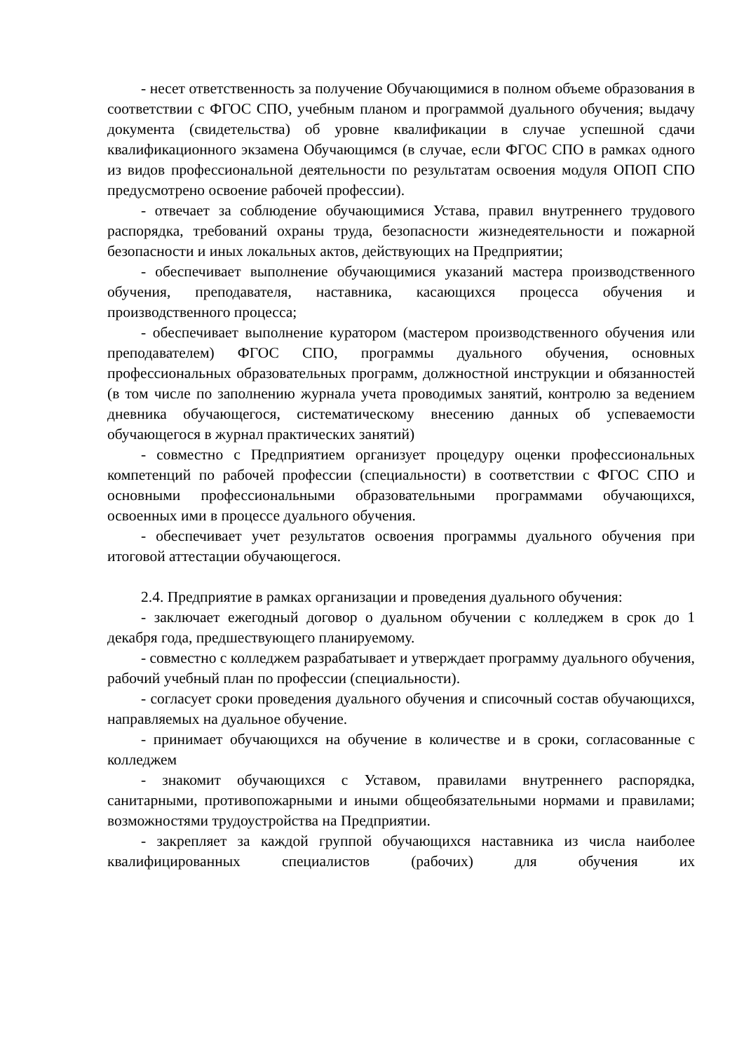- несет ответственность за получение Обучающимися в полном объеме образования в соответствии с ФГОС СПО, учебным планом и программой дуального обучения; выдачу документа (свидетельства) об уровне квалификации в случае успешной сдачи квалификационного экзамена Обучающимся (в случае, если ФГОС СПО в рамках одного из видов профессиональной деятельности по результатам освоения модуля ОПОП СПО предусмотрено освоение рабочей профессии).
- отвечает за соблюдение обучающимися Устава, правил внутреннего трудового распорядка, требований охраны труда, безопасности жизнедеятельности и пожарной безопасности и иных локальных актов, действующих на Предприятии;
- обеспечивает выполнение обучающимися указаний мастера производственного обучения, преподавателя, наставника, касающихся процесса обучения и производственного процесса;
- обеспечивает выполнение куратором (мастером производственного обучения или преподавателем) ФГОС СПО, программы дуального обучения, основных профессиональных образовательных программ, должностной инструкции и обязанностей (в том числе по заполнению журнала учета проводимых занятий, контролю за ведением дневника обучающегося, систематическому внесению данных об успеваемости обучающегося в журнал практических занятий)
- совместно с Предприятием организует процедуру оценки профессиональных компетенций по рабочей профессии (специальности) в соответствии с ФГОС СПО и основными профессиональными образовательными программами обучающихся, освоенных ими в процессе дуального обучения.
- обеспечивает учет результатов освоения программы дуального обучения при итоговой аттестации обучающегося.
2.4. Предприятие в рамках организации и проведения дуального обучения:
- заключает ежегодный договор о дуальном обучении с колледжем в срок до 1 декабря года, предшествующего планируемому.
- совместно с колледжем разрабатывает и утверждает программу дуального обучения, рабочий учебный план по профессии (специальности).
- согласует сроки проведения дуального обучения и списочный состав обучающихся, направляемых на дуальное обучение.
- принимает обучающихся на обучение в количестве и в сроки, согласованные с колледжем
- знакомит обучающихся с Уставом, правилами внутреннего распорядка, санитарными, противопожарными и иными общеобязательными нормами и правилами; возможностями трудоустройства на Предприятии.
- закрепляет за каждой группой обучающихся наставника из числа наиболее квалифицированных специалистов (рабочих) для обучения их